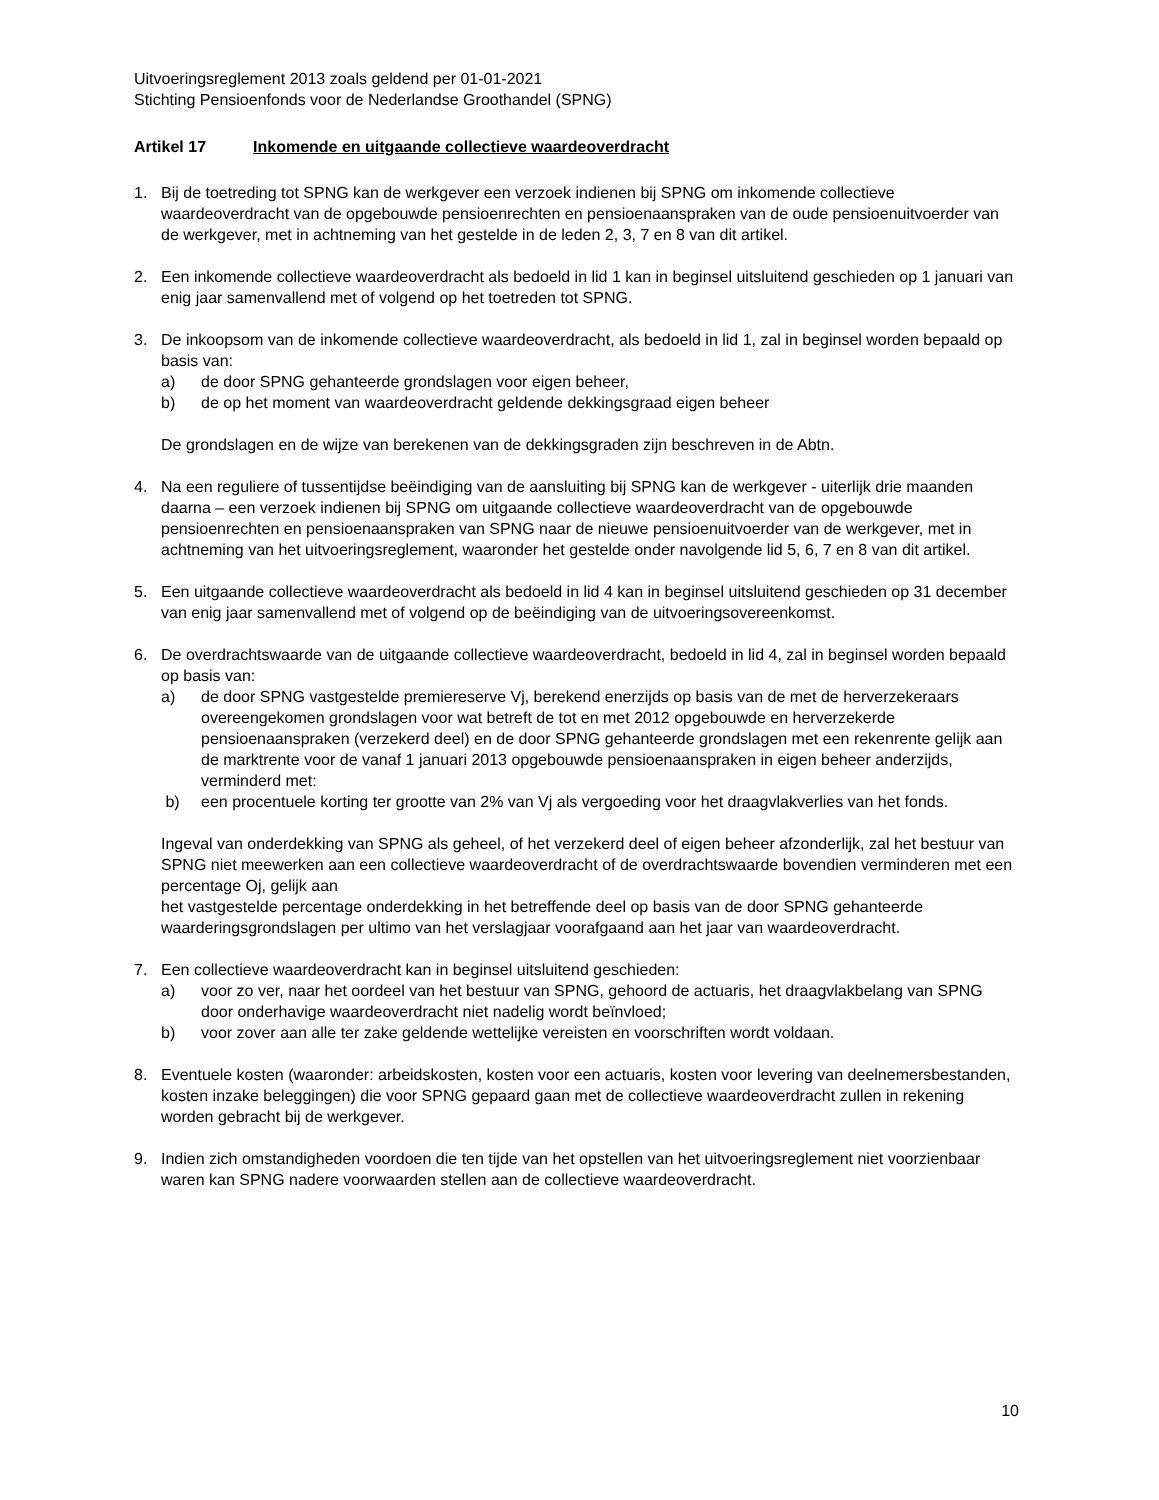Uitvoeringsreglement 2013 zoals geldend per 01-01-2021
Stichting Pensioenfonds voor de Nederlandse Groothandel (SPNG)
Artikel 17 Inkomende en uitgaande collectieve waardeoverdracht
1. Bij de toetreding tot SPNG kan de werkgever een verzoek indienen bij SPNG om inkomende collectieve waardeoverdracht van de opgebouwde pensioenrechten en pensioenaanspraken van de oude pensioenuitvoerder van de werkgever, met in achtneming van het gestelde in de leden 2, 3, 7 en 8 van dit artikel.
2. Een inkomende collectieve waardeoverdracht als bedoeld in lid 1 kan in beginsel uitsluitend geschieden op 1 januari van enig jaar samenvallend met of volgend op het toetreden tot SPNG.
3. De inkoopsom van de inkomende collectieve waardeoverdracht, als bedoeld in lid 1, zal in beginsel worden bepaald op basis van:
a) de door SPNG gehanteerde grondslagen voor eigen beheer,
b) de op het moment van waardeoverdracht geldende dekkingsgraad eigen beheer
De grondslagen en de wijze van berekenen van de dekkingsgraden zijn beschreven in de Abtn.
4. Na een reguliere of tussentijdse beëindiging van de aansluiting bij SPNG kan de werkgever - uiterlijk drie maanden daarna – een verzoek indienen bij SPNG om uitgaande collectieve waardeoverdracht van de opgebouwde pensioenrechten en pensioenaanspraken van SPNG naar de nieuwe pensioenuitvoerder van de werkgever, met in achtneming van het uitvoeringsreglement, waaronder het gestelde onder navolgende lid 5, 6, 7 en 8 van dit artikel.
5. Een uitgaande collectieve waardeoverdracht als bedoeld in lid 4 kan in beginsel uitsluitend geschieden op 31 december van enig jaar samenvallend met of volgend op de beëindiging van de uitvoeringsovereenkomst.
6. De overdrachtswaarde van de uitgaande collectieve waardeoverdracht, bedoeld in lid 4, zal in beginsel worden bepaald op basis van:
a) de door SPNG vastgestelde premiereserve Vj, berekend enerzijds op basis van de met de herverzekeraars overeengekomen grondslagen voor wat betreft de tot en met 2012 opgebouwde en herverzekerde pensioenaanspraken (verzekerd deel) en de door SPNG gehanteerde grondslagen met een rekenrente gelijk aan de marktrente voor de vanaf 1 januari 2013 opgebouwde pensioenaanspraken in eigen beheer anderzijds, verminderd met:
b) een procentuele korting ter grootte van 2% van Vj als vergoeding voor het draagvlakverlies van het fonds.
Ingeval van onderdekking van SPNG als geheel, of het verzekerd deel of eigen beheer afzonderlijk, zal het bestuur van SPNG niet meewerken aan een collectieve waardeoverdracht of de overdrachtswaarde bovendien verminderen met een percentage Oj, gelijk aan
het vastgestelde percentage onderdekking in het betreffende deel op basis van de door SPNG gehanteerde waarderingsgrondslagen per ultimo van het verslagjaar voorafgaand aan het jaar van waardeoverdracht.
7. Een collectieve waardeoverdracht kan in beginsel uitsluitend geschieden:
a) voor zo ver, naar het oordeel van het bestuur van SPNG, gehoord de actuaris, het draagvlakbelang van SPNG door onderhavige waardeoverdracht niet nadelig wordt beïnvloed;
b) voor zover aan alle ter zake geldende wettelijke vereisten en voorschriften wordt voldaan.
8. Eventuele kosten (waaronder: arbeidskosten, kosten voor een actuaris, kosten voor levering van deelnemersbestanden, kosten inzake beleggingen) die voor SPNG gepaard gaan met de collectieve waardeoverdracht zullen in rekening worden gebracht bij de werkgever.
9. Indien zich omstandigheden voordoen die ten tijde van het opstellen van het uitvoeringsreglement niet voorzienbaar waren kan SPNG nadere voorwaarden stellen aan de collectieve waardeoverdracht.
10